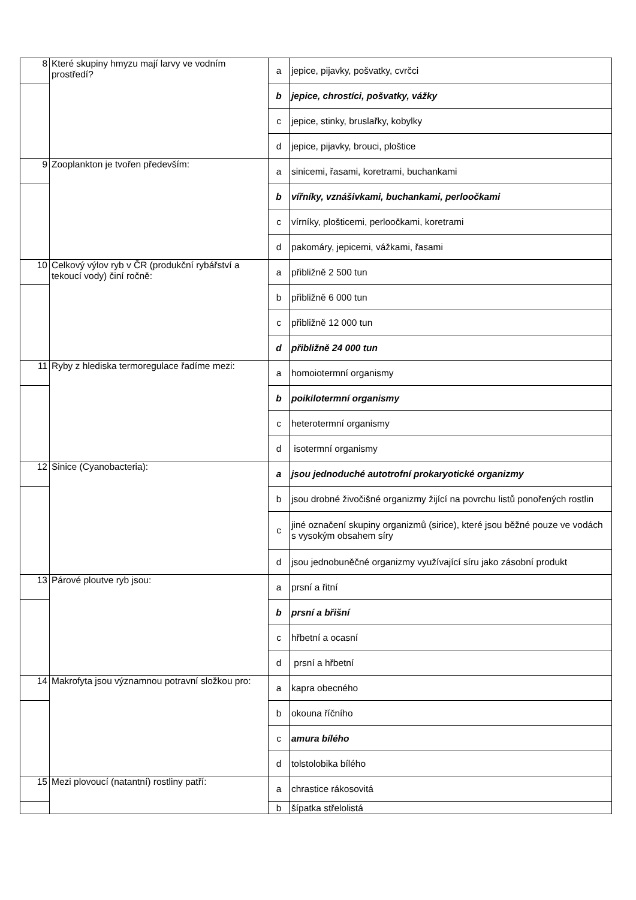| 8 | Které skupiny hmyzu mají larvy ve vodním prostředí? | a | jepice, pijavky, pošvatky, cvrčci |
| | | b | jepice, chrostíci, pošvatky, vážky |
| | | c | jepice, stinky, bruslařky, kobylky |
| | | d | jepice, pijavky, brouci, ploštice |
| 9 | Zooplankton je tvořen především: | a | sinicemi, řasami, koretrami, buchankami |
| | | b | vířníky, vznášivkami, buchankami, perloočkami |
| | | c | vírníky, plošticemi, perloočkami, koretrami |
| | | d | pakomáry, jepicemi, vážkami, řasami |
| 10 | Celkový výlov ryb v ČR (produkční rybářství a tekoucí vody) činí ročně: | a | přibližně 2 500 tun |
| | | b | přibližně 6 000 tun |
| | | c | přibližně 12 000 tun |
| | | d | přibližně 24 000 tun |
| 11 | Ryby z hlediska termoregulace řadíme mezi: | a | homoiotermní organismy |
| | | b | poikilotermní organismy |
| | | c | heterotermní organismy |
| | | d | isotermní organismy |
| 12 | Sinice (Cyanobacteria): | a | jsou jednoduché autotrofní prokaryotické organizmy |
| | | b | jsou drobné živočišné organizmy žijící na povrchu listů ponořených rostlin |
| | | c | jiné označení skupiny organizmů (sirice), které jsou běžné pouze ve vodách s vysokým obsahem síry |
| | | d | jsou jednobuněčné organizmy využívající síru jako zásobní produkt |
| 13 | Párové ploutve ryb jsou: | a | prsní a řitní |
| | | b | prsní a břišní |
| | | c | hřbetní a ocasní |
| | | d | prsní a hřbetní |
| 14 | Makrofyta jsou významnou potravní složkou pro: | a | kapra obecného |
| | | b | okouna říčního |
| | | c | amura bílého |
| | | d | tolstolobika bílého |
| 15 | Mezi plovoucí (natantní) rostliny patří: | a | chrastice rákosovitá |
| | | b | šípatka střelolistá |